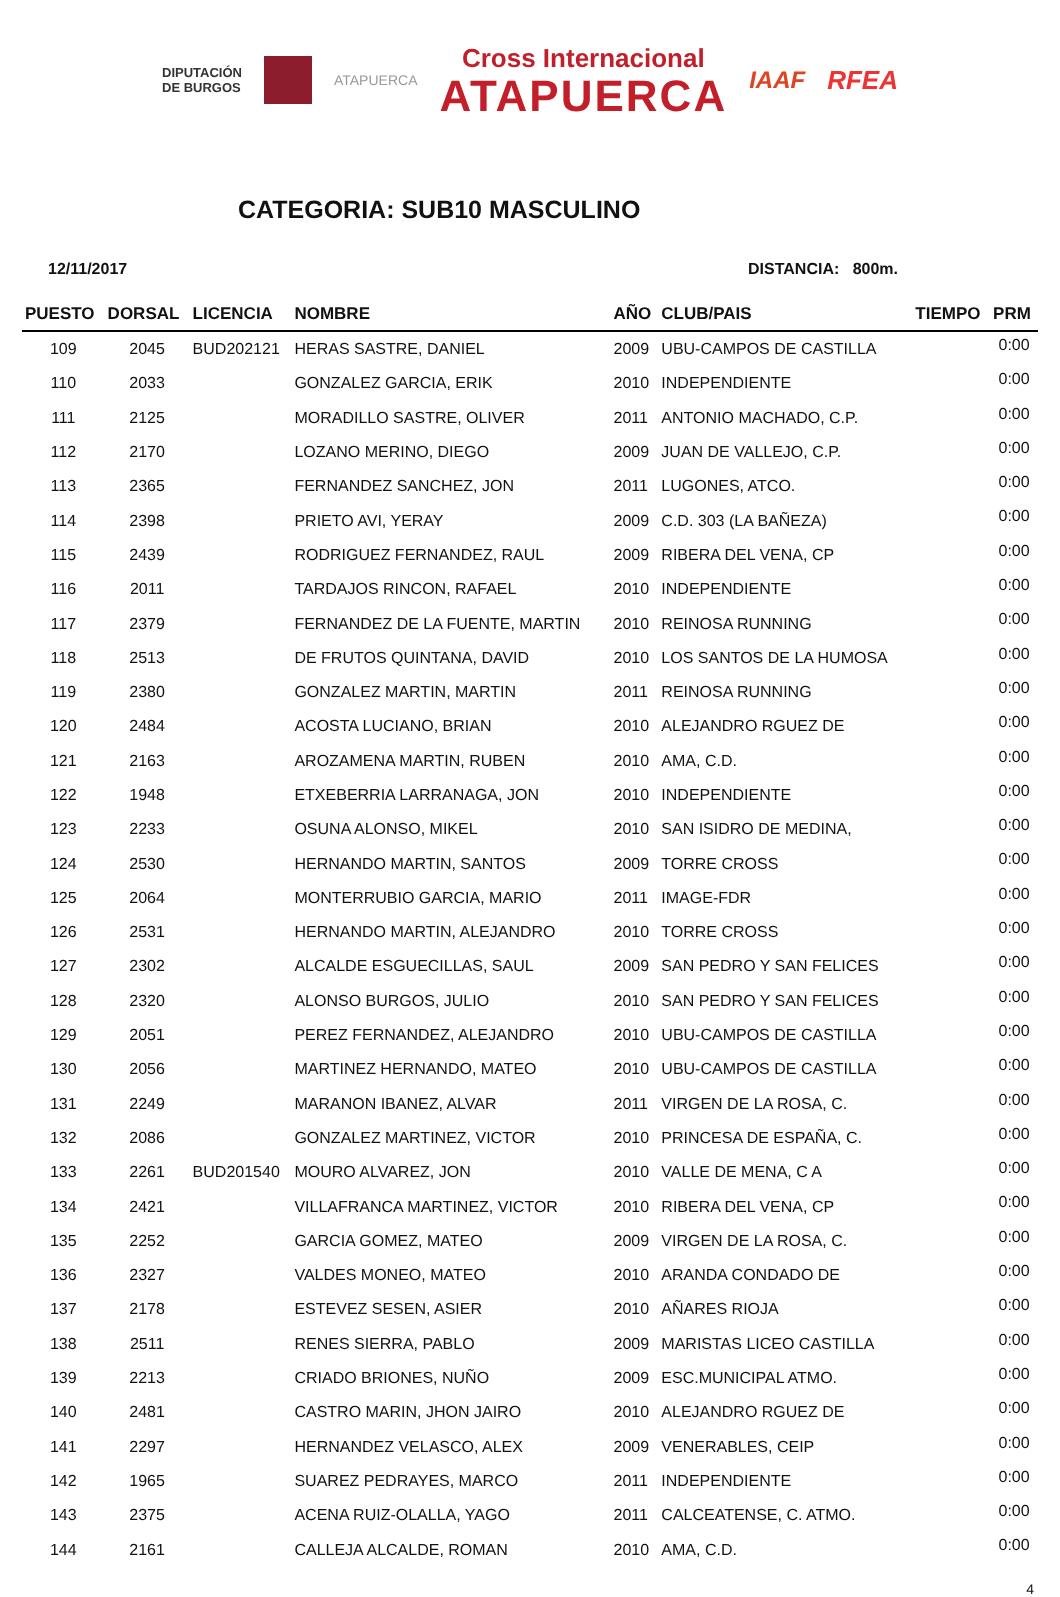DIPUTACIÓN
DE BURGOS
ATAPUERCA
Cross Internacional
ATAPUERCA
IAAF RFEA
CATEGORIA: SUB10 MASCULINO
12/11/2017 DISTANCIA: 800m.
| PUESTO | DORSAL | LICENCIA | NOMBRE | AÑO | CLUB/PAIS | TIEMPO | PRM |
| --- | --- | --- | --- | --- | --- | --- | --- |
| 109 | 2045 | BUD202121 | HERAS SASTRE, DANIEL | 2009 | UBU-CAMPOS DE CASTILLA | | 0:00 |
| 110 | 2033 | | GONZALEZ GARCIA, ERIK | 2010 | INDEPENDIENTE | | 0:00 |
| 111 | 2125 | | MORADILLO SASTRE, OLIVER | 2011 | ANTONIO MACHADO, C.P. | | 0:00 |
| 112 | 2170 | | LOZANO MERINO, DIEGO | 2009 | JUAN DE VALLEJO, C.P. | | 0:00 |
| 113 | 2365 | | FERNANDEZ SANCHEZ, JON | 2011 | LUGONES, ATCO. | | 0:00 |
| 114 | 2398 | | PRIETO AVI, YERAY | 2009 | C.D. 303 (LA BAÑEZA) | | 0:00 |
| 115 | 2439 | | RODRIGUEZ FERNANDEZ, RAUL | 2009 | RIBERA DEL VENA, CP | | 0:00 |
| 116 | 2011 | | TARDAJOS RINCON, RAFAEL | 2010 | INDEPENDIENTE | | 0:00 |
| 117 | 2379 | | FERNANDEZ DE LA FUENTE, MARTIN | 2010 | REINOSA RUNNING | | 0:00 |
| 118 | 2513 | | DE FRUTOS QUINTANA, DAVID | 2010 | LOS SANTOS DE LA HUMOSA | | 0:00 |
| 119 | 2380 | | GONZALEZ MARTIN, MARTIN | 2011 | REINOSA RUNNING | | 0:00 |
| 120 | 2484 | | ACOSTA LUCIANO, BRIAN | 2010 | ALEJANDRO RGUEZ DE | | 0:00 |
| 121 | 2163 | | AROZAMENA MARTIN, RUBEN | 2010 | AMA, C.D. | | 0:00 |
| 122 | 1948 | | ETXEBERRIA LARRANAGA, JON | 2010 | INDEPENDIENTE | | 0:00 |
| 123 | 2233 | | OSUNA ALONSO, MIKEL | 2010 | SAN ISIDRO DE MEDINA, | | 0:00 |
| 124 | 2530 | | HERNANDO MARTIN, SANTOS | 2009 | TORRE CROSS | | 0:00 |
| 125 | 2064 | | MONTERRUBIO GARCIA, MARIO | 2011 | IMAGE-FDR | | 0:00 |
| 126 | 2531 | | HERNANDO MARTIN, ALEJANDRO | 2010 | TORRE CROSS | | 0:00 |
| 127 | 2302 | | ALCALDE ESGUECILLAS, SAUL | 2009 | SAN PEDRO Y SAN FELICES | | 0:00 |
| 128 | 2320 | | ALONSO BURGOS, JULIO | 2010 | SAN PEDRO Y SAN FELICES | | 0:00 |
| 129 | 2051 | | PEREZ FERNANDEZ, ALEJANDRO | 2010 | UBU-CAMPOS DE CASTILLA | | 0:00 |
| 130 | 2056 | | MARTINEZ HERNANDO, MATEO | 2010 | UBU-CAMPOS DE CASTILLA | | 0:00 |
| 131 | 2249 | | MARANON IBANEZ, ALVAR | 2011 | VIRGEN DE LA ROSA, C. | | 0:00 |
| 132 | 2086 | | GONZALEZ MARTINEZ, VICTOR | 2010 | PRINCESA DE ESPAÑA, C. | | 0:00 |
| 133 | 2261 | BUD201540 | MOURO ALVAREZ, JON | 2010 | VALLE DE MENA, C A | | 0:00 |
| 134 | 2421 | | VILLAFRANCA MARTINEZ, VICTOR | 2010 | RIBERA DEL VENA, CP | | 0:00 |
| 135 | 2252 | | GARCIA GOMEZ, MATEO | 2009 | VIRGEN DE LA ROSA, C. | | 0:00 |
| 136 | 2327 | | VALDES MONEO, MATEO | 2010 | ARANDA CONDADO DE | | 0:00 |
| 137 | 2178 | | ESTEVEZ SESEN, ASIER | 2010 | AÑARES RIOJA | | 0:00 |
| 138 | 2511 | | RENES SIERRA, PABLO | 2009 | MARISTAS LICEO CASTILLA | | 0:00 |
| 139 | 2213 | | CRIADO BRIONES, NUÑO | 2009 | ESC.MUNICIPAL ATMO. | | 0:00 |
| 140 | 2481 | | CASTRO MARIN, JHON JAIRO | 2010 | ALEJANDRO RGUEZ DE | | 0:00 |
| 141 | 2297 | | HERNANDEZ VELASCO, ALEX | 2009 | VENERABLES, CEIP | | 0:00 |
| 142 | 1965 | | SUAREZ PEDRAYES, MARCO | 2011 | INDEPENDIENTE | | 0:00 |
| 143 | 2375 | | ACENA RUIZ-OLALLA, YAGO | 2011 | CALCEATENSE, C. ATMO. | | 0:00 |
| 144 | 2161 | | CALLEJA ALCALDE, ROMAN | 2010 | AMA, C.D. | | 0:00 |
4